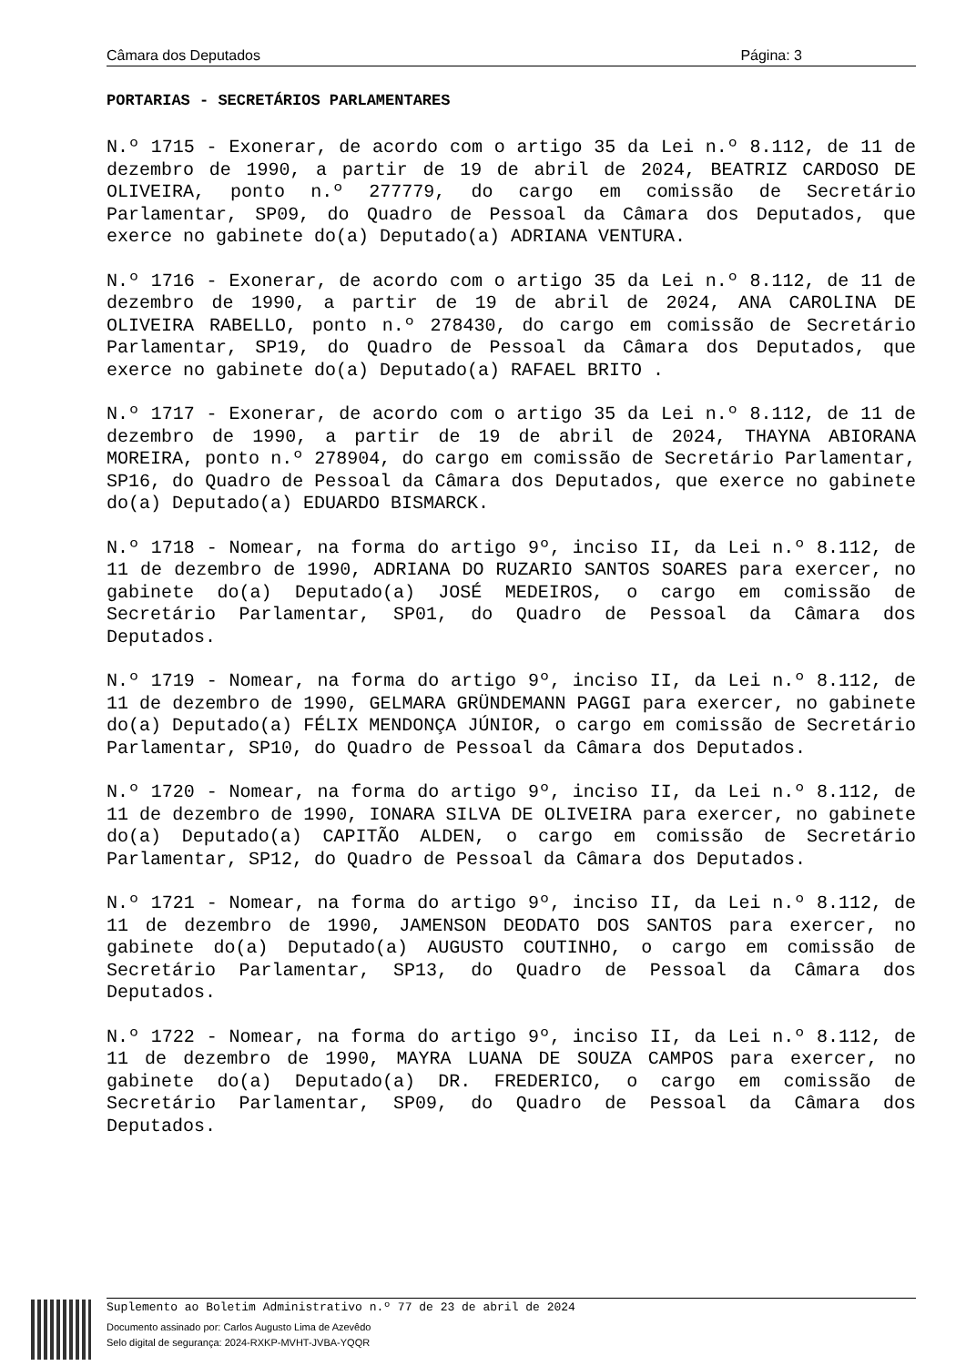Câmara dos Deputados Página: 3
PORTARIAS - SECRETÁRIOS PARLAMENTARES
N.º 1715 - Exonerar, de acordo com o artigo 35 da Lei n.º 8.112, de 11 de dezembro de 1990, a partir de 19 de abril de 2024, BEATRIZ CARDOSO DE OLIVEIRA, ponto n.º 277779, do cargo em comissão de Secretário Parlamentar, SP09, do Quadro de Pessoal da Câmara dos Deputados, que exerce no gabinete do(a) Deputado(a) ADRIANA VENTURA.
N.º 1716 - Exonerar, de acordo com o artigo 35 da Lei n.º 8.112, de 11 de dezembro de 1990, a partir de 19 de abril de 2024, ANA CAROLINA DE OLIVEIRA RABELLO, ponto n.º 278430, do cargo em comissão de Secretário Parlamentar, SP19, do Quadro de Pessoal da Câmara dos Deputados, que exerce no gabinete do(a) Deputado(a) RAFAEL BRITO .
N.º 1717 - Exonerar, de acordo com o artigo 35 da Lei n.º 8.112, de 11 de dezembro de 1990, a partir de 19 de abril de 2024, THAYNA ABIORANA MOREIRA, ponto n.º 278904, do cargo em comissão de Secretário Parlamentar, SP16, do Quadro de Pessoal da Câmara dos Deputados, que exerce no gabinete do(a) Deputado(a) EDUARDO BISMARCK.
N.º 1718 - Nomear, na forma do artigo 9º, inciso II, da Lei n.º 8.112, de 11 de dezembro de 1990, ADRIANA DO RUZARIO SANTOS SOARES para exercer, no gabinete do(a) Deputado(a) JOSÉ MEDEIROS, o cargo em comissão de Secretário Parlamentar, SP01, do Quadro de Pessoal da Câmara dos Deputados.
N.º 1719 - Nomear, na forma do artigo 9º, inciso II, da Lei n.º 8.112, de 11 de dezembro de 1990, GELMARA GRÜNDEMANN PAGGI para exercer, no gabinete do(a) Deputado(a) FÉLIX MENDONÇA JÚNIOR, o cargo em comissão de Secretário Parlamentar, SP10, do Quadro de Pessoal da Câmara dos Deputados.
N.º 1720 - Nomear, na forma do artigo 9º, inciso II, da Lei n.º 8.112, de 11 de dezembro de 1990, IONARA SILVA DE OLIVEIRA para exercer, no gabinete do(a) Deputado(a) CAPITÃO ALDEN, o cargo em comissão de Secretário Parlamentar, SP12, do Quadro de Pessoal da Câmara dos Deputados.
N.º 1721 - Nomear, na forma do artigo 9º, inciso II, da Lei n.º 8.112, de 11 de dezembro de 1990, JAMENSON DEODATO DOS SANTOS para exercer, no gabinete do(a) Deputado(a) AUGUSTO COUTINHO, o cargo em comissão de Secretário Parlamentar, SP13, do Quadro de Pessoal da Câmara dos Deputados.
N.º 1722 - Nomear, na forma do artigo 9º, inciso II, da Lei n.º 8.112, de 11 de dezembro de 1990, MAYRA LUANA DE SOUZA CAMPOS para exercer, no gabinete do(a) Deputado(a) DR. FREDERICO, o cargo em comissão de Secretário Parlamentar, SP09, do Quadro de Pessoal da Câmara dos Deputados.
Suplemento ao Boletim Administrativo n.º 77 de 23 de abril de 2024
Documento assinado por: Carlos Augusto Lima de Azevêdo
Selo digital de segurança: 2024-RXKP-MVHT-JVBA-YQQR